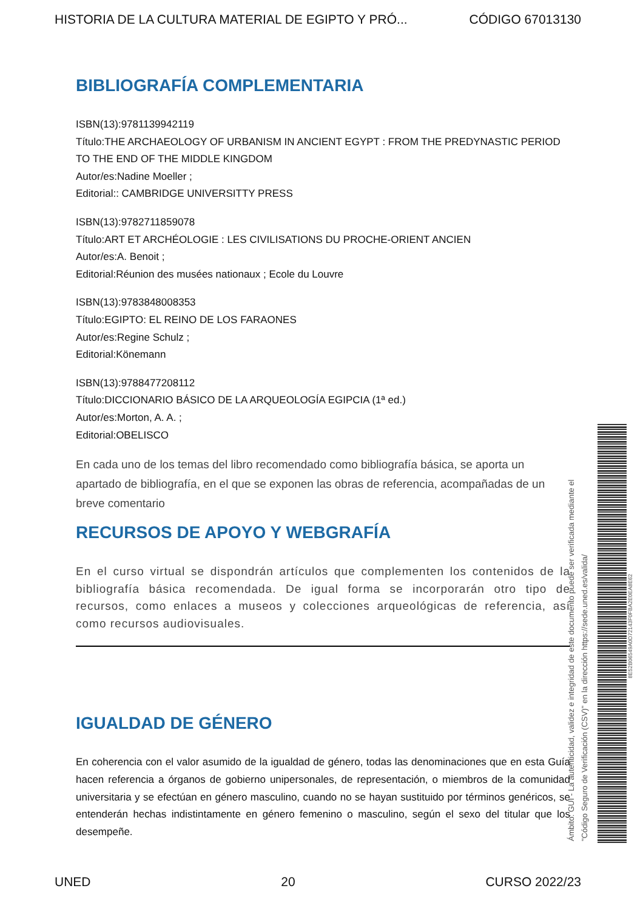HISTORIA DE LA CULTURA MATERIAL DE EGIPTO Y PRÓ... CÓDIGO 67013130
BIBLIOGRAFÍA COMPLEMENTARIA
ISBN(13):9781139942119
Título:THE ARCHAEOLOGY OF URBANISM IN ANCIENT EGYPT : FROM THE PREDYNASTIC PERIOD TO THE END OF THE MIDDLE KINGDOM
Autor/es:Nadine Moeller ;
Editorial:: CAMBRIDGE UNIVERSITTY PRESS
ISBN(13):9782711859078
Título:ART ET ARCHÉOLOGIE : LES CIVILISATIONS DU PROCHE-ORIENT ANCIEN
Autor/es:A. Benoit ;
Editorial:Réunion des musées nationaux ; Ecole du Louvre
ISBN(13):9783848008353
Título:EGIPTO: EL REINO DE LOS FARAONES
Autor/es:Regine Schulz ;
Editorial:Könemann
ISBN(13):9788477208112
Título:DICCIONARIO BÁSICO DE LA ARQUEOLOGÍA EGIPCIA (1ª ed.)
Autor/es:Morton, A. A. ;
Editorial:OBELISCO
En cada uno de los temas del libro recomendado como bibliografía básica, se aporta un apartado de bibliografía, en el que se exponen las obras de referencia, acompañadas de un breve comentario
RECURSOS DE APOYO Y WEBGRAFÍA
En el curso virtual se dispondrán artículos que complementen los contenidos de la bibliografía básica recomendada. De igual forma se incorporarán otro tipo de recursos, como enlaces a museos y colecciones arqueológicas de referencia, así como recursos audiovisuales.
IGUALDAD DE GÉNERO
En coherencia con el valor asumido de la igualdad de género, todas las denominaciones que en esta Guía hacen referencia a órganos de gobierno unipersonales, de representación, o miembros de la comunidad universitaria y se efectúan en género masculino, cuando no se hayan sustituido por términos genéricos, se entenderán hechas indistintamente en género femenino o masculino, según el sexo del titular que los desempeñe.
Ámbito: GUI - La autenticidad, validez e integridad de este documento puede ser verificada mediante el
"Código Seguro de Verificación (CSV)" en la dirección https://sede.uned.es/valida/
8E52B06549A0D72143F0FBA2E0EA8E62
UNED 20 CURSO 2022/23